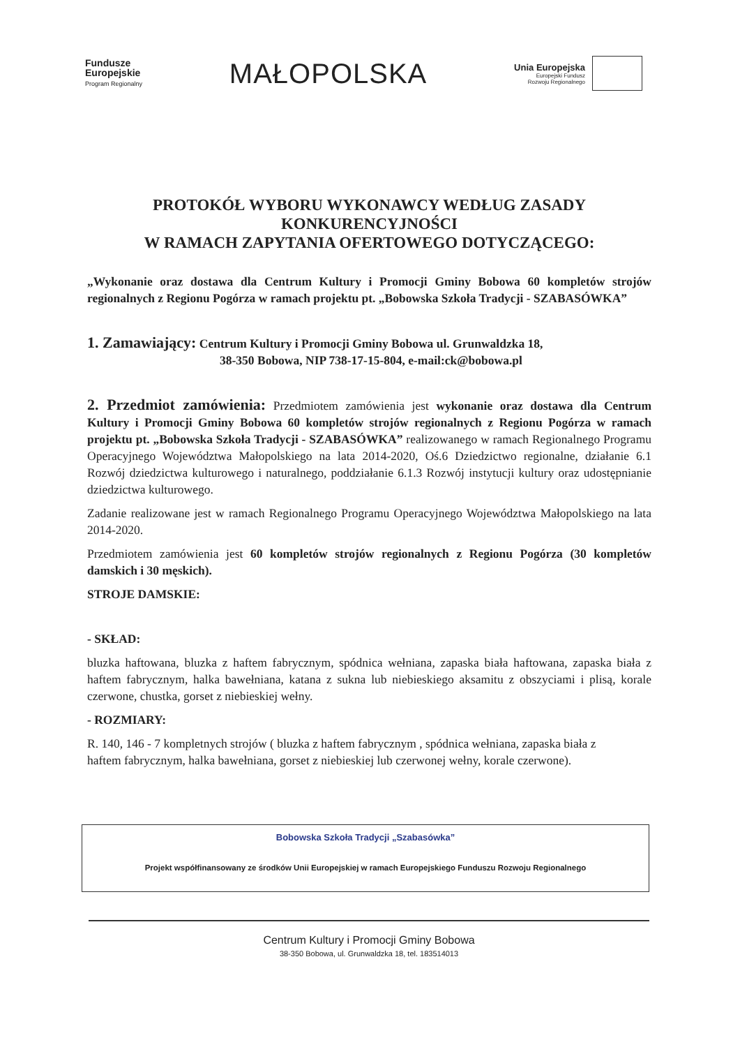Fundusze
Europejskie
Program Regionalny
MAŁOPOLSKA
Unia Europejska
Europejski Fundusz
Rozwoju Regionalnego
PROTOKÓŁ WYBORU WYKONAWCY WEDŁUG ZASADY
KONKURENCYJNOŚCI
W RAMACH ZAPYTANIA OFERTOWEGO DOTYCZĄCEGO:
„Wykonanie oraz dostawa dla Centrum Kultury i Promocji Gminy Bobowa 60 kompletów strojów regionalnych z Regionu Pogórza w ramach projektu pt. „Bobowska Szkoła Tradycji - SZABASÓWKA”
1. Zamawiający: Centrum Kultury i Promocji Gminy Bobowa ul. Grunwaldzka 18,
38-350 Bobowa, NIP 738-17-15-804, e-mail:ck@bobowa.pl
2. Przedmiot zamówienia: Przedmiotem zamówienia jest wykonanie oraz dostawa dla Centrum Kultury i Promocji Gminy Bobowa 60 kompletów strojów regionalnych z Regionu Pogórza w ramach projektu pt. „Bobowska Szkoła Tradycji - SZABASÓWKA” realizowanego w ramach Regionalnego Programu Operacyjnego Województwa Małopolskiego na lata 2014-2020, Oś.6 Dziedzictwo regionalne, działanie 6.1 Rozwój dziedzictwa kulturowego i naturalnego, poddziałanie 6.1.3 Rozwój instytucji kultury oraz udostępnianie dziedzictwa kulturowego.
Zadanie realizowane jest w ramach Regionalnego Programu Operacyjnego Województwa Małopolskiego na lata 2014-2020.
Przedmiotem zamówienia jest 60 kompletów strojów regionalnych z Regionu Pogórza (30 kompletów damskich i 30 męskich).
STROJE DAMSKIE:
- SKŁAD:
bluzka haftowana, bluzka z haftem fabrycznym, spódnica wełniana, zapaska biała haftowana, zapaska biała z haftem fabrycznym, halka bawełniana, katana z sukna lub niebieskiego aksamitu z obszyciami i plisą, korale czerwone, chustka, gorset z niebieskiej wełny.
- ROZMIARY:
R. 140, 146 - 7 kompletnych strojów ( bluzka z haftem fabrycznym , spódnica wełniana, zapaska biała z haftem fabrycznym, halka bawełniana, gorset z niebieskiej lub czerwonej wełny, korale czerwone).
Bobowska Szkoła Tradycji „Szabasówka”
Projekt współfinansowany ze środków Unii Europejskiej w ramach Europejskiego Funduszu Rozwoju Regionalnego
Centrum Kultury i Promocji Gminy Bobowa
38-350 Bobowa, ul. Grunwaldzka 18, tel. 183514013